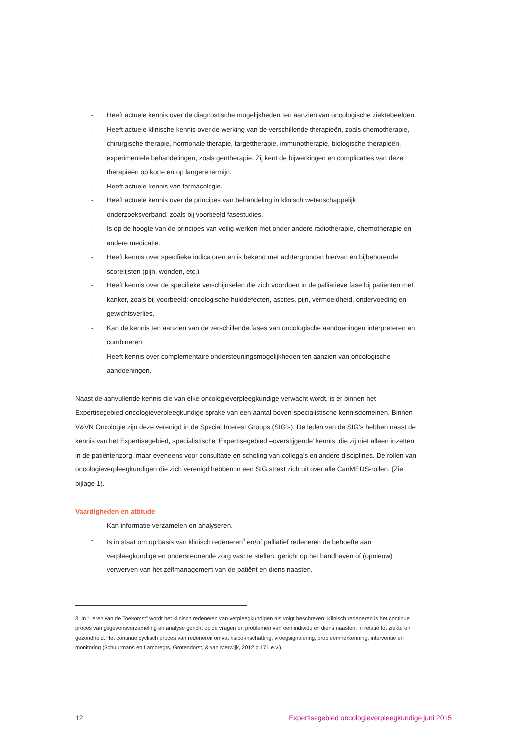- Heeft actuele kennis over de diagnostische mogelijkheden ten aanzien van oncologische ziektebeelden.
- Heeft actuele klinische kennis over de werking van de verschillende therapieën, zoals chemotherapie, chirurgische therapie, hormonale therapie, targettherapie, immunotherapie, biologische therapieën, experimentele behandelingen, zoals gentherapie. Zij kent de bijwerkingen en complicaties van deze therapieën op korte en op langere termijn.
- Heeft actuele kennis van farmacologie.
- Heeft actuele kennis over de principes van behandeling in klinisch wetenschappelijk onderzoeksverband, zoals bij voorbeeld fasestudies.
- Is op de hoogte van de principes van veilig werken met onder andere radiotherapie, chemotherapie en andere medicatie.
- Heeft kennis over specifieke indicatoren en is bekend met achtergronden hiervan en bijbehorende scorelijsten (pijn, wonden, etc.)
- Heeft kennis over de specifieke verschijnselen die zich voordoen in de palliatieve fase bij patiënten met kanker, zoals bij voorbeeld: oncologische huiddefecten, ascites, pijn, vermoeidheid, ondervoeding en gewichtsverlies.
- Kan de kennis ten aanzien van de verschillende fases van oncologische aandoeningen interpreteren en combineren.
- Heeft kennis over complementaire ondersteuningsmogelijkheden ten aanzien van oncologische aandoeningen.
Naast de aanvullende kennis die van elke oncologieverpleegkundige verwacht wordt, is er binnen het Expertisegebied oncologieverpleegkundige sprake van een aantal boven-specialistische kennisdomeinen. Binnen V&VN Oncologie zijn deze verenigd in de Special Interest Groups (SIG’s). De leden van de SIG’s hebben naast de kennis van het Expertisegebied, specialistische ‘Expertisegebied –overstijgende’ kennis, die zij niet alleen inzetten in de patiëntenzorg, maar eveneens voor consultatie en scholing van collega’s en andere disciplines. De rollen van oncologieverpleegkundigen die zich verenigd hebben in een SIG strekt zich uit over alle CanMEDS-rollen. (Zie bijlage 1).
Vaardigheden en attitude
- Kan informatie verzamelen en analyseren.
- Is in staat om op basis van klinisch redeneren<sup>3</sup> en/of palliatief redeneren de behoefte aan verpleegkundige en ondersteunende zorg vast te stellen, gericht op het handhaven of (opnieuw) verwerven van het zelfmanagement van de patiënt en diens naasten.
3. In “Leren van de Toekomst” wordt het klinisch redeneren van verpleegkundigen als volgt beschreven: Klinisch redeneren is het continue proces van gegevensverzameling en analyse gericht op de vragen en problemen van een individu en diens naasten, in relatie tot ziekte en gezondheid. Het continue cyclisch proces van redeneren omvat risico-inschatting, vroegsignalering, probleemherkenning, interventie en monitoring (Schuurmans en Lambregts, Grotendorst, & van Merwijk, 2012 p.171 e.v.).
12 Expertisegebied oncologieverpleegkundige juni 2015